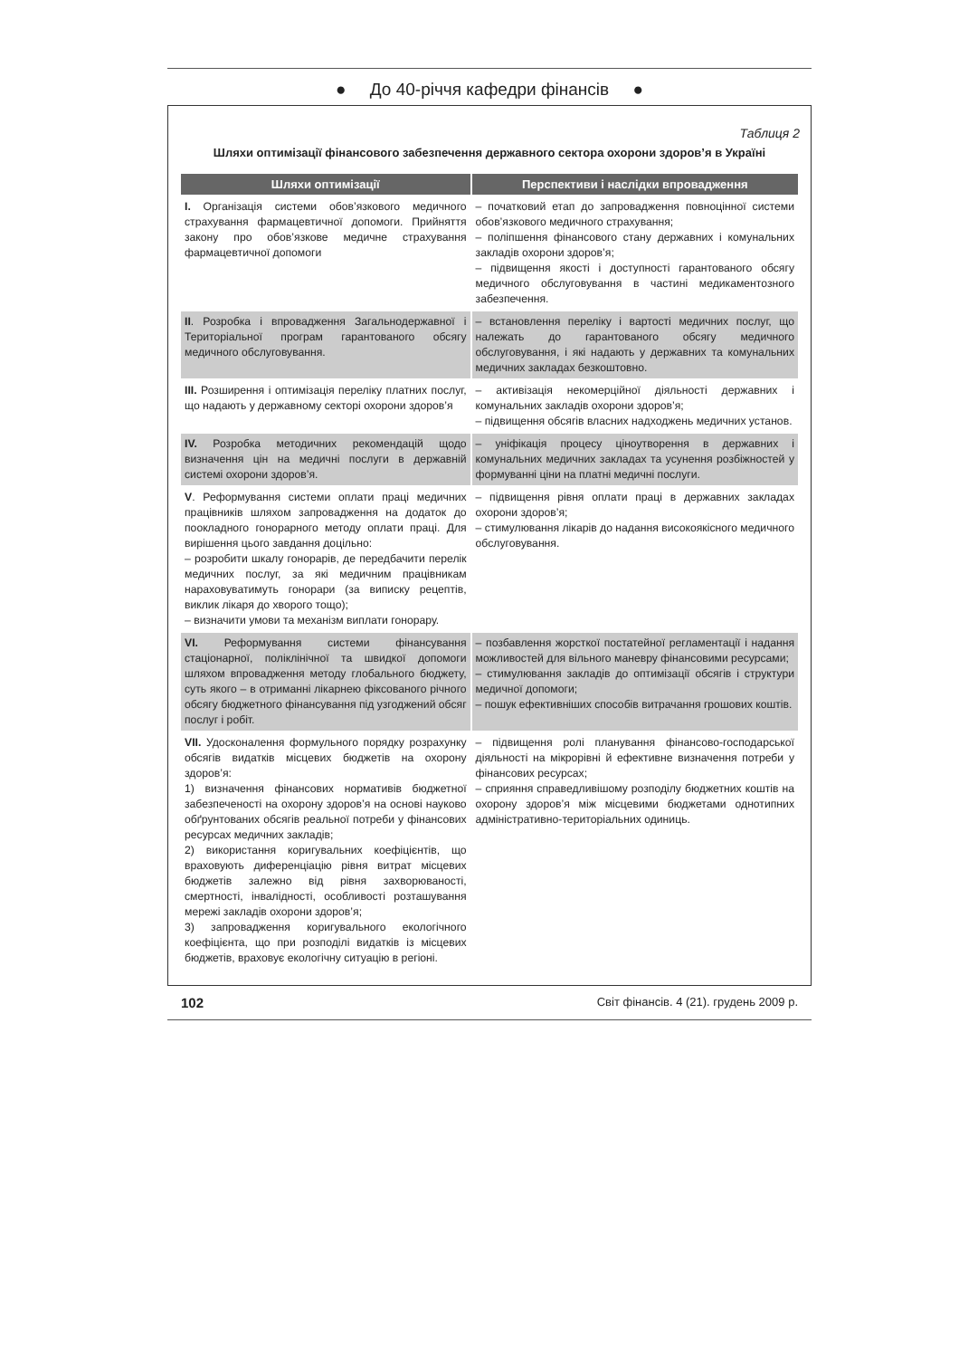● До 40-річчя кафедри фінансів ●
Таблиця 2
Шляхи оптимізації фінансового забезпечення державного сектора охорони здоров’я в Україні
| Шляхи оптимізації | Перспективи і наслідки впровадження |
| --- | --- |
| I. Організація системи обов’язкового медичного страхування фармацевтичної допомоги. Прийняття закону про обов’язкове медичне страхування фармацевтичної допомоги | – початковий етап до запровадження повноцінної системи обов’язкового медичного страхування; – поліпшення фінансового стану державних і комунальних закладів охорони здоров’я; – підвищення якості і доступності гарантованого обсягу медичного обслуговування в частині медикаментозного забезпечення. |
| II . Розробка і впровадження Загальнодержавної і Територіальної програм гарантованого обсягу медичного обслуговування. | – встановлення переліку і вартості медичних послуг, що належать до гарантованого обсягу медичного обслуговування, і які надають у державних та комунальних медичних закладах безкоштовно. |
| III. Розширення і оптимізація переліку платних послуг, що надають у державному секторі охорони здоров’я | – активізація некомерційної діяльності державних і комунальних закладів охорони здоров’я; – підвищення обсягів власних надходжень медичних установ. |
| IV. Розробка методичних рекомендацій щодо визначення цін на медичні послуги в державній системі охорони здоров’я. | – уніфікація процесу ціноутворення в державних і комунальних медичних закладах та усунення розбіжностей у формуванні ціни на платні медичні послуги. |
| V . Реформування системи оплати праці медичних працівників шляхом запровадження на додаток до поокладного гонорарного методу оплати праці. Для вирішення цього завдання доцільно: – розробити шкалу гонорарів, де передбачити перелік медичних послуг, за які медичним працівникам нараховуватимуть гонорари (за виписку рецептів, виклик лікаря до хворого тощо); – визначити умови та механізм виплати гонорару. | – підвищення рівня оплати праці в державних закладах охорони здоров’я; – стимулювання лікарів до надання високоякісного медичного обслуговування. |
| VI. Реформування системи фінансування стаціонарної, поліклінічної та швидкої допомоги шляхом впровадження методу глобального бюджету, суть якого – в отриманні лікарнею фіксованого річного обсягу бюджетного фінансування під узгоджений обсяг послуг і робіт. | – позбавлення жорсткої постатейної регламентації і надання можливостей для вільного маневру фінансовими ресурсами; – стимулювання закладів до оптимізації обсягів і структури медичної допомоги; – пошук ефективніших способів витрачання грошових коштів. |
| VII. Удосконалення формульного порядку розрахунку обсягів видатків місцевих бюджетів на охорону здоров’я: 1) визначення фінансових нормативів бюджетної забезпеченості на охорону здоров’я на основі науково обґрунтованих обсягів реальної потреби у фінансових ресурсах медичних закладів; 2) використання коригувальних коефіцієнтів, що враховують диференціацію рівня витрат місцевих бюджетів залежно від рівня захворюваності, смертності, інвалідності, особливості розташування мережі закладів охорони здоров’я; 3) запровадження коригувального екологічного коефіцієнта, що при розподілі видатків із місцевих бюджетів, враховує екологічну ситуацію в регіоні. | – підвищення ролі планування фінансово-господарської діяльності на мікрорівні й ефективне визначення потреби у фінансових ресурсах; – сприяння справедливішому розподілу бюджетних коштів на охорону здоров’я між місцевими бюджетами однотипних адміністративно-територіальних одиниць. |
102 Світ фінансів. 4 (21). грудень 2009 р.